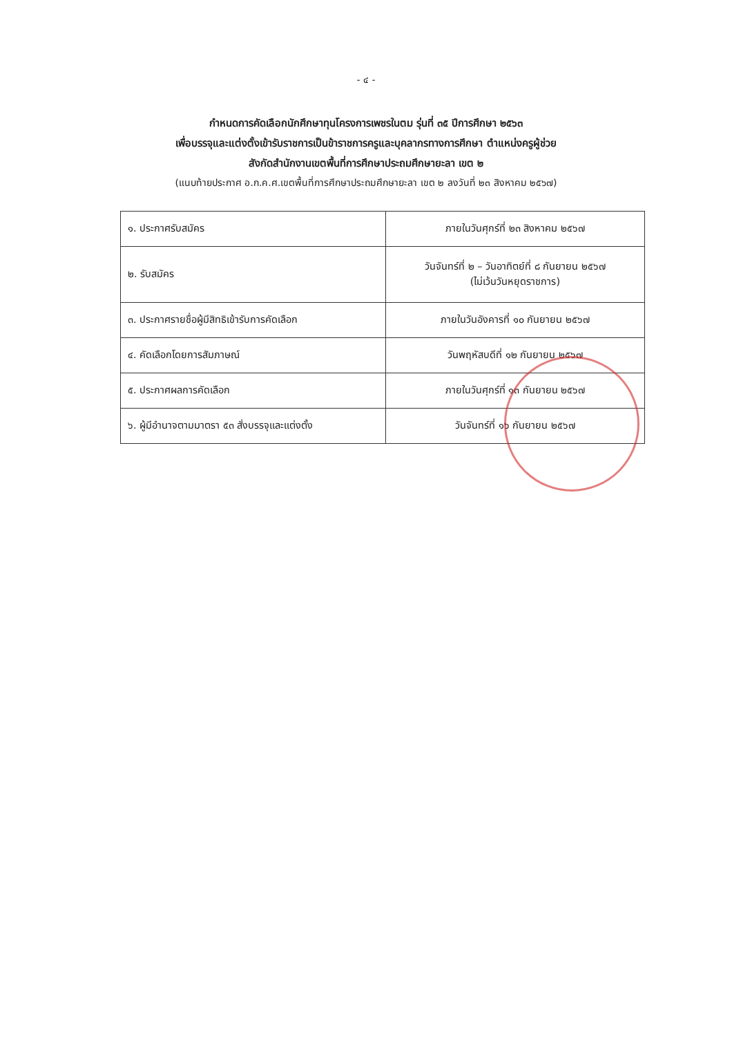- ๔ -
กำหนดการคัดเลือกนักศึกษาทุนโครงการเพชรในตม รุ่นที่ ๓๕ ปีการศึกษา ๒๕๖๓
เพื่อบรรจุและแต่งตั้งเข้ารับราชการเป็นข้าราชการครูและบุคลากรทางการศึกษา ตำแหน่งครูผู้ช่วย
สังกัดสำนักงานเขตพื้นที่การศึกษาประถมศึกษายะลา เขต ๒
(แนบท้ายประกาศ อ.ก.ค.ศ.เขตพื้นที่การศึกษาประถมศึกษายะลา เขต ๒ ลงวันที่ ๒๓ สิงหาคม ๒๕๖๗)
| ๑. ประกาศรับสมัคร | ภายในวันศุกร์ที่ ๒๓ สิงหาคม ๒๕๖๗ |
| ๒. รับสมัคร | วันจันทร์ที่ ๒ – วันอาทิตย์ที่ ๘ กันยายน ๒๕๖๗ (ไม่เว้นวันหยุดราชการ) |
| ๓. ประกาศรายชื่อผู้มีสิทธิเข้ารับการคัดเลือก | ภายในวันอังคารที่ ๑๐ กันยายน ๒๕๖๗ |
| ๔. คัดเลือกโดยการสัมภาษณ์ | วันพฤหัสบดีที่ ๑๒ กันยายน ๒๕๖๗ |
| ๕. ประกาศผลการคัดเลือก | ภายในวันศุกร์ที่ ๑๓ กันยายน ๒๕๖๗ |
| ๖. ผู้มีอำนาจตามมาตรา ๕๓ สั่งบรรจุและแต่งตั้ง | วันจันทร์ที่ ๑๖ กันยายน ๒๕๖๗ |